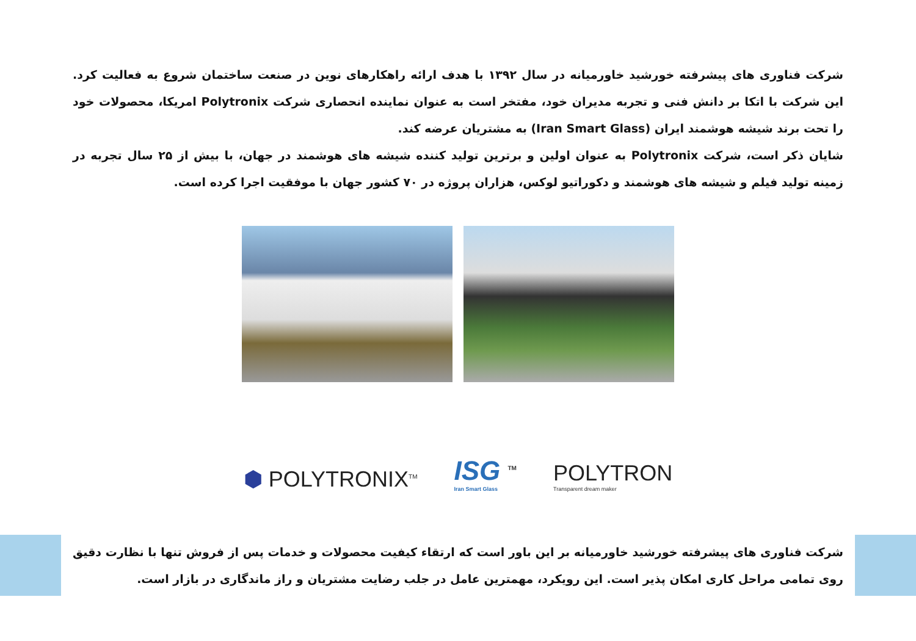شرکت فناوری های پیشرفته خورشید خاورمیانه در سال ۱۳۹۲ با هدف ارائه راهکارهای نوین در صنعت ساختمان شروع به فعالیت کرد. این شرکت با اتکا بر دانش فنی و تجربه مدیران خود، مفتخر است به عنوان نماینده انحصاری شرکت Polytronix امریکا، محصولات خود را تحت برند شیشه هوشمند ایران (Iran Smart Glass) به مشتریان عرضه کند.
شایان ذکر است، شرکت Polytronix به عنوان اولین و برترین تولید کننده شیشه های هوشمند در جهان، با بیش از ۲۵ سال تجربه در زمینه تولید فیلم و شیشه های هوشمند و دکوراتیو لوکس، هزاران پروژه در ۷۰ کشور جهان با موفقیت اجرا کرده است.
⬢ POLYTRONIX<sup>TM</sup>
ISG <sup>TM</sup>
Iran Smart Glass
POLYTRON
Transparent dream maker
شرکت فناوری های پیشرفته خورشید خاورمیانه بر این باور است که ارتقاء کیفیت محصولات و خدمات پس از فروش تنها با نظارت دقیق روی تمامی مراحل کاری امکان پذیر است. این رویکرد، مهمترین عامل در جلب رضایت مشتریان و راز ماندگاری در بازار است.